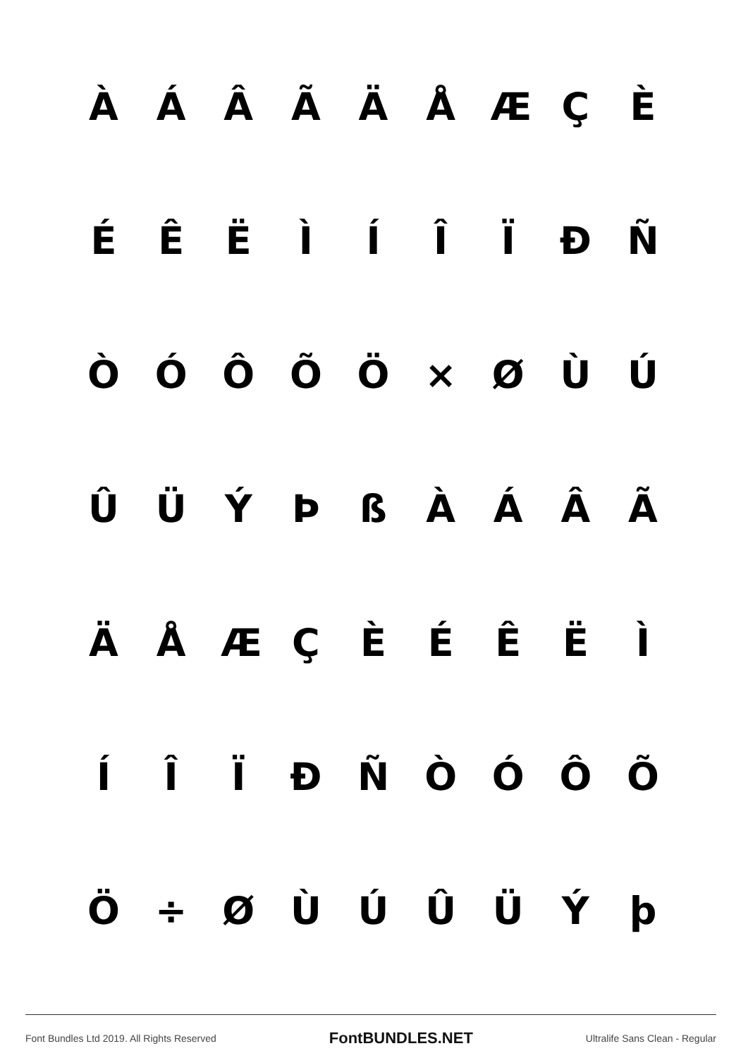À Á Â Ã Ä Å Æ Ç È
É Ê Ë Ì Í Î Ï Ð Ñ
Ò Ó Ô Õ Ö × Ø Ù Ú
Û Ü Ý Þ ß À Á Â Ã
Ä Å Æ Ç È É Ê Ë Ì
Í Î Ï Ð Ñ Ò Ó Ô Õ
Ö ÷ Ø Ù Ú Û Ü Ý þ
Font Bundles Ltd 2019. All Rights Reserved FontBUNDLES.NET Ultralife Sans Clean - Regular